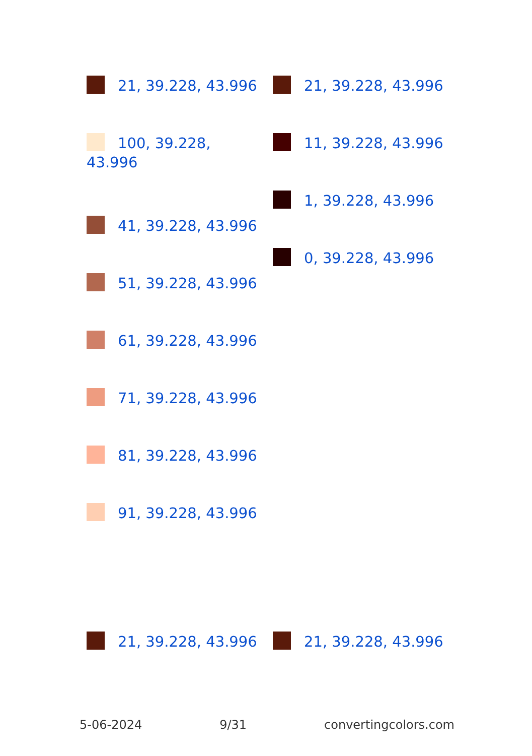21, 39.228, 43.996
100, 39.228, 43.996
41, 39.228, 43.996
51, 39.228, 43.996
61, 39.228, 43.996
71, 39.228, 43.996
81, 39.228, 43.996
91, 39.228, 43.996
21, 39.228, 43.996
11, 39.228, 43.996
1, 39.228, 43.996
0, 39.228, 43.996
21, 39.228, 43.996 21, 39.228, 43.996
5-06-2024 9/31 convertingcolors.com